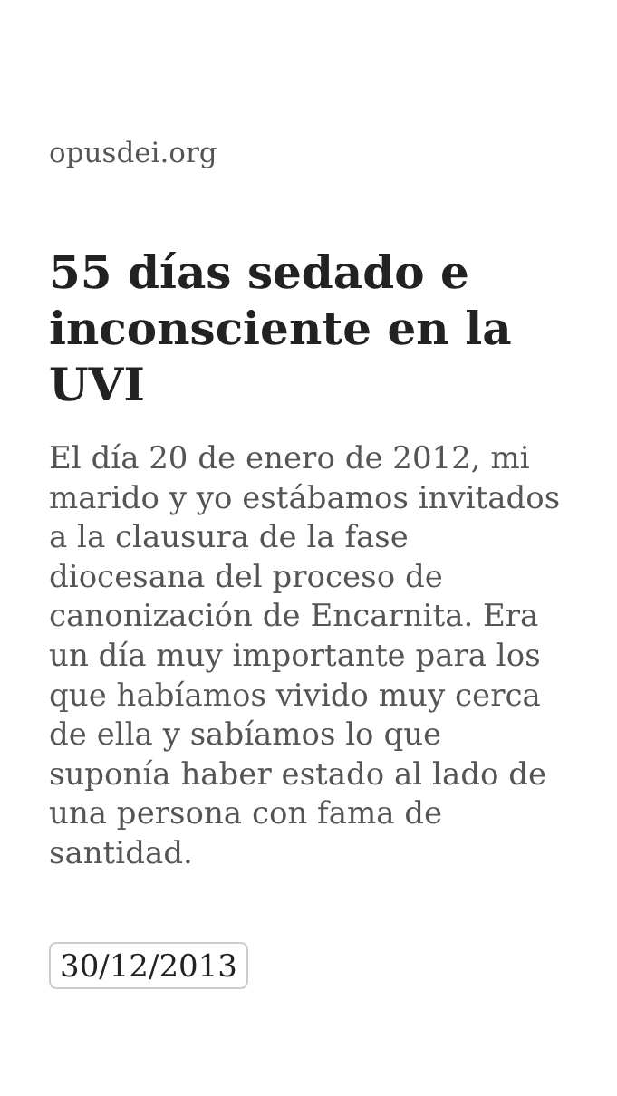opusdei.org
55 días sedado e inconsciente en la UVI
El día 20 de enero de 2012, mi marido y yo estábamos invitados a la clausura de la fase diocesana del proceso de canonización de Encarnita. Era un día muy importante para los que habíamos vivido muy cerca de ella y sabíamos lo que suponía haber estado al lado de una persona con fama de santidad.
30/12/2013